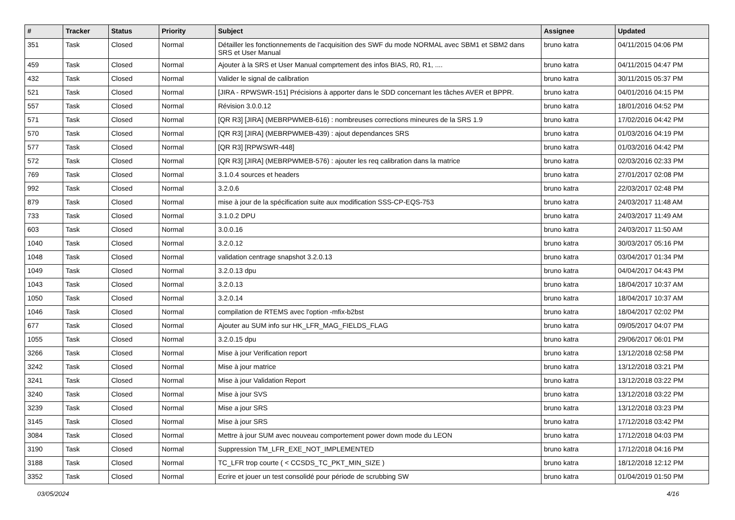| # | Tracker | Status | Priority | Subject | Assignee | Updated |
| --- | --- | --- | --- | --- | --- | --- |
| 351 | Task | Closed | Normal | Détailler les fonctionnements de l'acquisition des SWF du mode NORMAL avec SBM1 et SBM2 dans SRS et User Manual | bruno katra | 04/11/2015 04:06 PM |
| 459 | Task | Closed | Normal | Ajouter à la SRS et User Manual comprtement des infos BIAS, R0, R1, .... | bruno katra | 04/11/2015 04:47 PM |
| 432 | Task | Closed | Normal | Valider le signal de calibration | bruno katra | 30/11/2015 05:37 PM |
| 521 | Task | Closed | Normal | [JIRA - RPWSWR-151] Précisions à apporter dans le SDD concernant les tâches AVER et BPPR. | bruno katra | 04/01/2016 04:15 PM |
| 557 | Task | Closed | Normal | Révision 3.0.0.12 | bruno katra | 18/01/2016 04:52 PM |
| 571 | Task | Closed | Normal | [QR R3] [JIRA] (MEBRPWMEB-616) : nombreuses corrections mineures de la SRS 1.9 | bruno katra | 17/02/2016 04:42 PM |
| 570 | Task | Closed | Normal | [QR R3] [JIRA] (MEBRPWMEB-439) : ajout dependances SRS | bruno katra | 01/03/2016 04:19 PM |
| 577 | Task | Closed | Normal | [QR R3] [RPWSWR-448] | bruno katra | 01/03/2016 04:42 PM |
| 572 | Task | Closed | Normal | [QR R3] [JIRA] (MEBRPWMEB-576) : ajouter les req calibration dans la matrice | bruno katra | 02/03/2016 02:33 PM |
| 769 | Task | Closed | Normal | 3.1.0.4 sources et headers | bruno katra | 27/01/2017 02:08 PM |
| 992 | Task | Closed | Normal | 3.2.0.6 | bruno katra | 22/03/2017 02:48 PM |
| 879 | Task | Closed | Normal | mise à jour de la spécification suite aux modification SSS-CP-EQS-753 | bruno katra | 24/03/2017 11:48 AM |
| 733 | Task | Closed | Normal | 3.1.0.2 DPU | bruno katra | 24/03/2017 11:49 AM |
| 603 | Task | Closed | Normal | 3.0.0.16 | bruno katra | 24/03/2017 11:50 AM |
| 1040 | Task | Closed | Normal | 3.2.0.12 | bruno katra | 30/03/2017 05:16 PM |
| 1048 | Task | Closed | Normal | validation centrage snapshot 3.2.0.13 | bruno katra | 03/04/2017 01:34 PM |
| 1049 | Task | Closed | Normal | 3.2.0.13 dpu | bruno katra | 04/04/2017 04:43 PM |
| 1043 | Task | Closed | Normal | 3.2.0.13 | bruno katra | 18/04/2017 10:37 AM |
| 1050 | Task | Closed | Normal | 3.2.0.14 | bruno katra | 18/04/2017 10:37 AM |
| 1046 | Task | Closed | Normal | compilation de RTEMS avec l'option -mfix-b2bst | bruno katra | 18/04/2017 02:02 PM |
| 677 | Task | Closed | Normal | Ajouter au SUM info sur HK_LFR_MAG_FIELDS_FLAG | bruno katra | 09/05/2017 04:07 PM |
| 1055 | Task | Closed | Normal | 3.2.0.15 dpu | bruno katra | 29/06/2017 06:01 PM |
| 3266 | Task | Closed | Normal | Mise à jour Verification report | bruno katra | 13/12/2018 02:58 PM |
| 3242 | Task | Closed | Normal | Mise à jour matrice | bruno katra | 13/12/2018 03:21 PM |
| 3241 | Task | Closed | Normal | Mise à jour Validation Report | bruno katra | 13/12/2018 03:22 PM |
| 3240 | Task | Closed | Normal | Mise à jour SVS | bruno katra | 13/12/2018 03:22 PM |
| 3239 | Task | Closed | Normal | Mise a jour SRS | bruno katra | 13/12/2018 03:23 PM |
| 3145 | Task | Closed | Normal | Mise à jour SRS | bruno katra | 17/12/2018 03:42 PM |
| 3084 | Task | Closed | Normal | Mettre à jour SUM avec nouveau comportement power down mode du LEON | bruno katra | 17/12/2018 04:03 PM |
| 3190 | Task | Closed | Normal | Suppression TM_LFR_EXE_NOT_IMPLEMENTED | bruno katra | 17/12/2018 04:16 PM |
| 3188 | Task | Closed | Normal | TC_LFR trop courte ( < CCSDS_TC_PKT_MIN_SIZE ) | bruno katra | 18/12/2018 12:12 PM |
| 3352 | Task | Closed | Normal | Ecrire et jouer un test consolidé pour période de scrubbing SW | bruno katra | 01/04/2019 01:50 PM |
03/05/2024 4/16